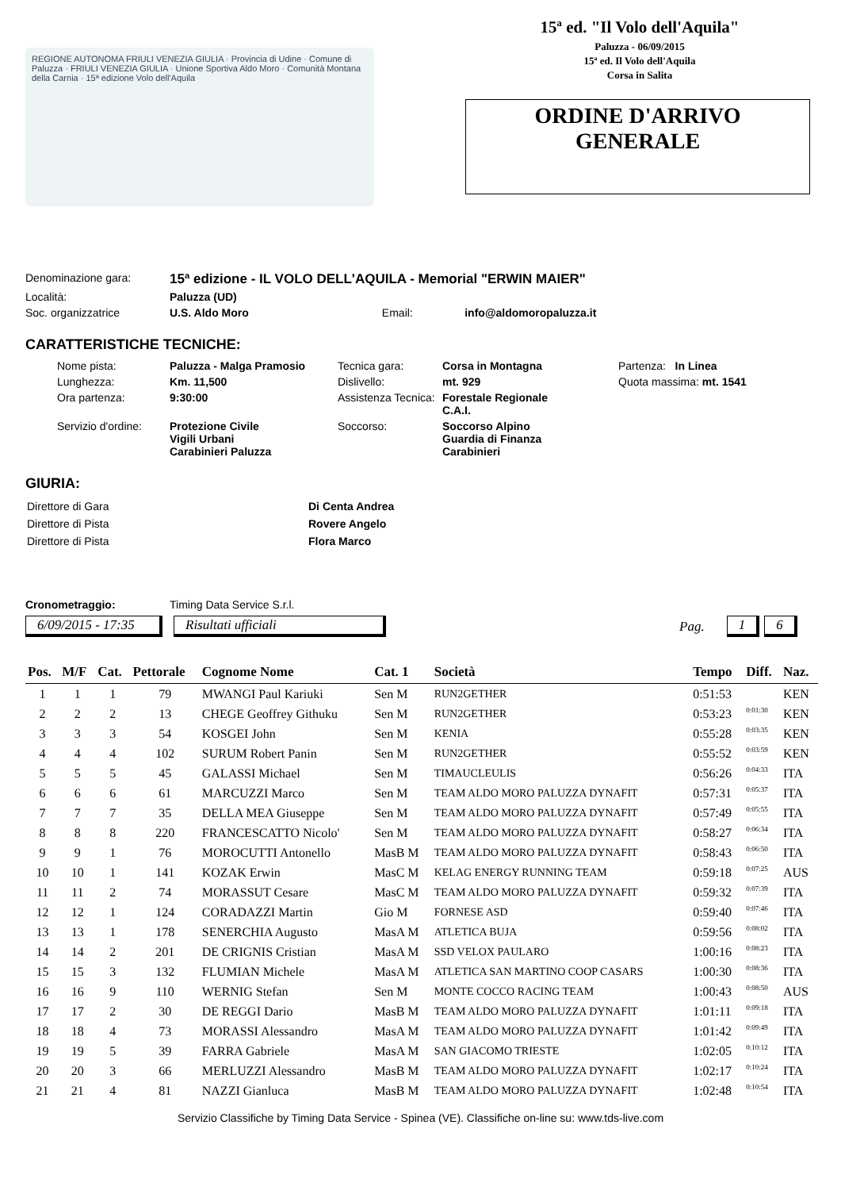REGIONE AUTONOMA FRIULI VENEZIA GIULIA · Provincia di Udine · Comune di Paluzza · FRIULI VENEZIA GIULIA · Unione Sportiva Aldo Moro · Comunità Montana della Carnia · 15ª edizione Volo dell'Aquila
15ª ed. "Il Volo dell'Aquila"
Paluzza - 06/09/2015
15ª ed. Il Volo dell'Aquila
Corsa in Salita
ORDINE D'ARRIVO
GENERALE
| Denominazione gara: | 15ª edizione - IL VOLO DELL'AQUILA - Memorial "ERWIN MAIER" | | |
| Località: | Paluzza (UD) | | |
| Soc. organizzatrice | U.S. Aldo Moro | Email: | info@aldomoropaluzza.it |
CARATTERISTICHE TECNICHE:
| Nome pista: | Paluzza - Malga Pramosio | Tecnica gara: | Corsa in Montagna | Partenza: In Linea |
| Lunghezza: | Km. 11,500 | Dislivello: | mt. 929 | Quota massima: mt. 1541 |
| Ora partenza: | 9:30:00 | Assistenza Tecnica: | Forestale Regionale C.A.I. | |
| Servizio d'ordine: | Protezione Civile Vigili Urbani Carabinieri Paluzza | Soccorso: | Soccorso Alpino Guardia di Finanza Carabinieri | |
GIURIA:
| Direttore di Gara | Di Centa Andrea |
| Direttore di Pista | Rovere Angelo |
| Direttore di Pista | Flora Marco |
Cronometraggio: Timing Data Service S.r.l.
6/09/2015 - 17:35 Risultati ufficiali Pag. 1 6
| Pos. | M/F | Cat. | Pettorale | Cognome Nome | Cat. 1 | Società | Tempo | Diff. | Naz. |
| --- | --- | --- | --- | --- | --- | --- | --- | --- | --- |
| 1 | 1 | 1 | 79 | MWANGI Paul Kariuki | Sen M | RUN2GETHER | 0:51:53 | | KEN |
| 2 | 2 | 2 | 13 | CHEGE Geoffrey Githuku | Sen M | RUN2GETHER | 0:53:23 | 0:01:30 | KEN |
| 3 | 3 | 3 | 54 | KOSGEI John | Sen M | KENIA | 0:55:28 | 0:03:35 | KEN |
| 4 | 4 | 4 | 102 | SURUM Robert Panin | Sen M | RUN2GETHER | 0:55:52 | 0:03:59 | KEN |
| 5 | 5 | 5 | 45 | GALASSI Michael | Sen M | TIMAUCLEULIS | 0:56:26 | 0:04:33 | ITA |
| 6 | 6 | 6 | 61 | MARCUZZI Marco | Sen M | TEAM ALDO MORO PALUZZA DYNAFIT | 0:57:31 | 0:05:37 | ITA |
| 7 | 7 | 7 | 35 | DELLA MEA Giuseppe | Sen M | TEAM ALDO MORO PALUZZA DYNAFIT | 0:57:49 | 0:05:55 | ITA |
| 8 | 8 | 8 | 220 | FRANCESCATTO Nicolo' | Sen M | TEAM ALDO MORO PALUZZA DYNAFIT | 0:58:27 | 0:06:34 | ITA |
| 9 | 9 | 1 | 76 | MOROCUTTI Antonello | MasB M | TEAM ALDO MORO PALUZZA DYNAFIT | 0:58:43 | 0:06:50 | ITA |
| 10 | 10 | 1 | 141 | KOZAK Erwin | MasC M | KELAG ENERGY RUNNING TEAM | 0:59:18 | 0:07:25 | AUS |
| 11 | 11 | 2 | 74 | MORASSUT Cesare | MasC M | TEAM ALDO MORO PALUZZA DYNAFIT | 0:59:32 | 0:07:39 | ITA |
| 12 | 12 | 1 | 124 | CORADAZZI Martin | Gio M | FORNESE ASD | 0:59:40 | 0:07:46 | ITA |
| 13 | 13 | 1 | 178 | SENERCHIA Augusto | MasA M | ATLETICA BUJA | 0:59:56 | 0:08:02 | ITA |
| 14 | 14 | 2 | 201 | DE CRIGNIS Cristian | MasA M | SSD VELOX PAULARO | 1:00:16 | 0:08:23 | ITA |
| 15 | 15 | 3 | 132 | FLUMIAN Michele | MasA M | ATLETICA SAN MARTINO COOP CASARS | 1:00:30 | 0:08:36 | ITA |
| 16 | 16 | 9 | 110 | WERNIG Stefan | Sen M | MONTE COCCO RACING TEAM | 1:00:43 | 0:08:50 | AUS |
| 17 | 17 | 2 | 30 | DE REGGI Dario | MasB M | TEAM ALDO MORO PALUZZA DYNAFIT | 1:01:11 | 0:09:18 | ITA |
| 18 | 18 | 4 | 73 | MORASSI Alessandro | MasA M | TEAM ALDO MORO PALUZZA DYNAFIT | 1:01:42 | 0:09:49 | ITA |
| 19 | 19 | 5 | 39 | FARRA Gabriele | MasA M | SAN GIACOMO TRIESTE | 1:02:05 | 0:10:12 | ITA |
| 20 | 20 | 3 | 66 | MERLUZZI Alessandro | MasB M | TEAM ALDO MORO PALUZZA DYNAFIT | 1:02:17 | 0:10:24 | ITA |
| 21 | 21 | 4 | 81 | NAZZI Gianluca | MasB M | TEAM ALDO MORO PALUZZA DYNAFIT | 1:02:48 | 0:10:54 | ITA |
Servizio Classifiche by Timing Data Service - Spinea (VE). Classifiche on-line su: www.tds-live.com